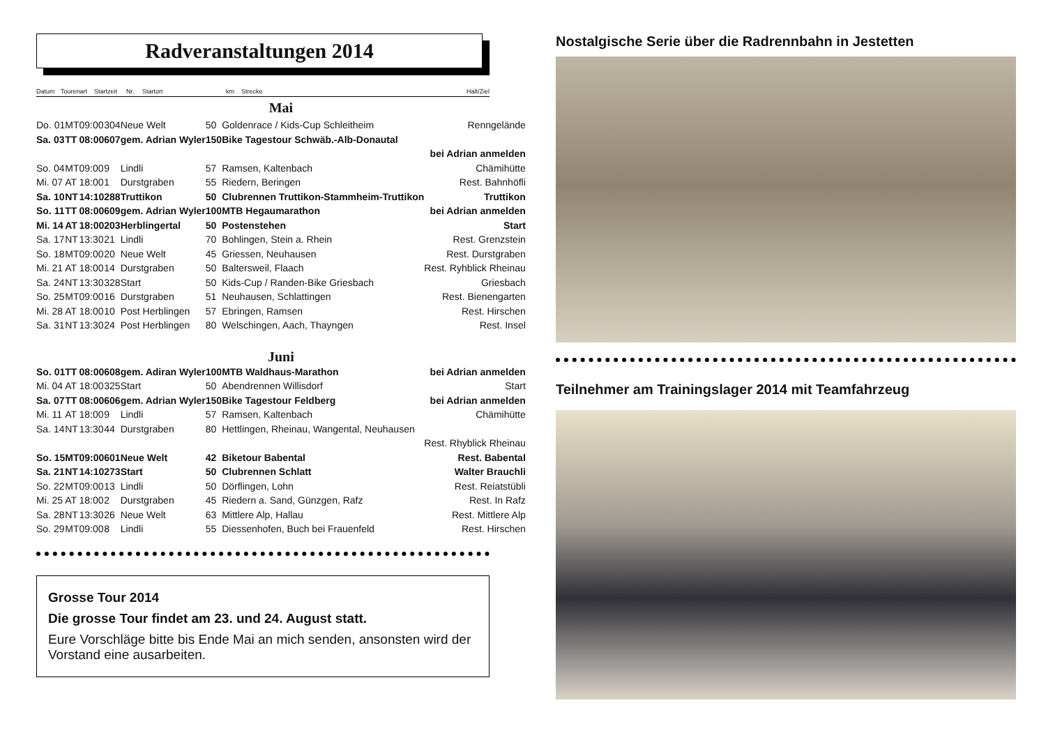Radveranstaltungen 2014
Datum Tourenart Startzeit Nr. Startort km Strecke Halt/Ziel
| Mai | | | | | | | |
| Do. 01 | MT | 09:00 | 304 | Neue Welt | 50 | Goldenrace / Kids-Cup Schleitheim | Renngelände |
| Sa. 03 | TT | 08:00 | 607 | gem. Adrian Wyler | 150 | Bike Tagestour Schwäb.-Alb-Donautal | |
| bei Adrian anmelden | | | | | | | |
| So. 04 | MT | 09:00 | 9 | Lindli | 57 | Ramsen, Kaltenbach | Chämihütte |
| Mi. 07 | AT | 18:00 | 1 | Durstgraben | 55 | Riedern, Beringen | Rest. Bahnhöfli |
| Sa. 10 | NT | 14:10 | 288 | Truttikon | 50 | Clubrennen Truttikon-Stammheim-Truttikon | Truttikon |
| So. 11 | TT | 08:00 | 609 | gem. Adrian Wyler | 100 | MTB Hegaumarathon | bei Adrian anmelden |
| Mi. 14 | AT | 18:00 | 203 | Herblingertal | 50 | Postenstehen | Start |
| Sa. 17 | NT | 13:30 | 21 | Lindli | 70 | Bohlingen, Stein a. Rhein | Rest. Grenzstein |
| So. 18 | MT | 09:00 | 20 | Neue Welt | 45 | Griessen, Neuhausen | Rest. Durstgraben |
| Mi. 21 | AT | 18:00 | 14 | Durstgraben | 50 | Baltersweil, Flaach | Rest. Ryhblick Rheinau |
| Sa. 24 | NT | 13:30 | 328 | Start | 50 | Kids-Cup / Randen-Bike Griesbach | Griesbach |
| So. 25 | MT | 09:00 | 16 | Durstgraben | 51 | Neuhausen, Schlattingen | Rest. Bienengarten |
| Mi. 28 | AT | 18:00 | 10 | Post Herblingen | 57 | Ebringen, Ramsen | Rest. Hirschen |
| Sa. 31 | NT | 13:30 | 24 | Post Herblingen | 80 | Welschingen, Aach, Thayngen | Rest. Insel |
| Juni | | | | | | | |
| So. 01 | TT | 08:00 | 608 | gem. Adiran Wyler | 100 | MTB Waldhaus-Marathon | bei Adrian anmelden |
| Mi. 04 | AT | 18:00 | 325 | Start | 50 | Abendrennen Willisdorf | Start |
| Sa. 07 | TT | 08:00 | 606 | gem. Adrian Wyler | 150 | Bike Tagestour Feldberg | bei Adrian anmelden |
| Mi. 11 | AT | 18:00 | 9 | Lindli | 57 | Ramsen, Kaltenbach | Chämihütte |
| Sa. 14 | NT | 13:30 | 44 | Durstgraben | 80 | Hettlingen, Rheinau, Wangental, Neuhausen | |
| Rest. Rhyblick Rheinau | | | | | | | |
| So. 15 | MT | 09:00 | 601 | Neue Welt | 42 | Biketour Babental | Rest. Babental |
| Sa. 21 | NT | 14:10 | 273 | Start | 50 | Clubrennen Schlatt | Walter Brauchli |
| So. 22 | MT | 09:00 | 13 | Lindli | 50 | Dörflingen, Lohn | Rest. Reiatstübli |
| Mi. 25 | AT | 18:00 | 2 | Durstgraben | 45 | Riedern a. Sand, Günzgen, Rafz | Rest. In Rafz |
| Sa. 28 | NT | 13:30 | 26 | Neue Welt | 63 | Mittlere Alp, Hallau | Rest. Mittlere Alp |
| So. 29 | MT | 09:00 | 8 | Lindli | 55 | Diessenhofen, Buch bei Frauenfeld | Rest. Hirschen |
Grosse Tour 2014
Die grosse Tour findet am 23. und 24. August statt.
Eure Vorschläge bitte bis Ende Mai an mich senden, ansonsten wird der Vorstand eine ausarbeiten.
Nostalgische Serie über die Radrennbahn in Jestetten
Teilnehmer am Trainingslager 2014 mit Teamfahrzeug